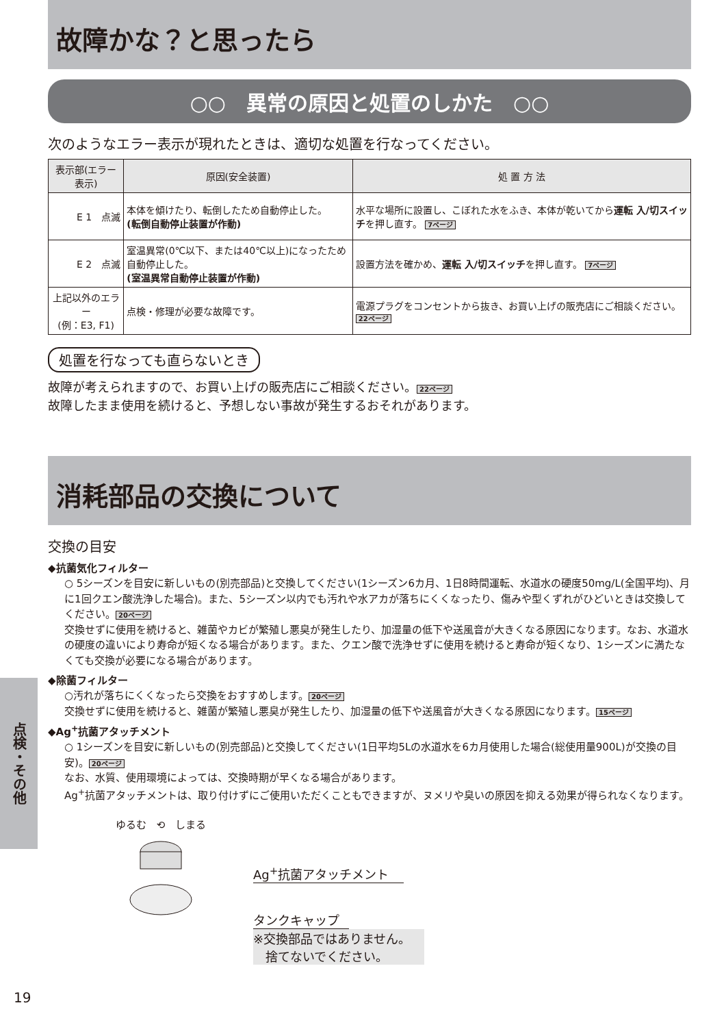故障かな？と思ったら
○○　異常の原因と処置のしかた　○○
次のようなエラー表示が現れたときは、適切な処置を行なってください。
| 表示部(エラー表示) | 原因(安全装置) | 処 置 方 法 |
| --- | --- | --- |
| E 1 点滅 | 本体を傾けたり、転倒したため自動停止した。 (転倒自動停止装置が作動) | 水平な場所に設置し、こぼれた水をふき、本体が乾いてから 運転 入/切スイッチ を押し直す。 7ページ |
| E 2 点滅 | 室温異常(0℃以下、または40℃以上)になったため自動停止した。 (室温異常自動停止装置が作動) | 設置方法を確かめ、 運転 入/切スイッチ を押し直す。 7ページ |
| 上記以外のエラー (例：E3, F1) | 点検・修理が必要な故障です。 | 電源プラグをコンセントから抜き、お買い上げの販売店にご相談ください。 22ページ |
処置を行なっても直らないとき
故障が考えられますので、お買い上げの販売店にご相談ください。 22ページ
故障したまま使用を続けると、予想しない事故が発生するおそれがあります。
消耗部品の交換について
交換の目安
◆抗菌気化フィルター
○ 5シーズンを目安に新しいもの(別売部品)と交換してください(1シーズン6カ月、1日8時間運転、水道水の硬度50mg/L(全国平均)、月に1回クエン酸洗浄した場合)。また、5シーズン以内でも汚れや水アカが落ちにくくなったり、傷みや型くずれがひどいときは交換してください。 20ページ
交換せずに使用を続けると、雑菌やカビが繁殖し悪臭が発生したり、加湿量の低下や送風音が大きくなる原因になります。なお、水道水の硬度の違いにより寿命が短くなる場合があります。また、クエン酸で洗浄せずに使用を続けると寿命が短くなり、1シーズンに満たなくても交換が必要になる場合があります。
◆除菌フィルター
○汚れが落ちにくくなったら交換をおすすめします。 20ページ
交換せずに使用を続けると、雑菌が繁殖し悪臭が発生したり、加湿量の低下や送風音が大きくなる原因になります。 15ページ
◆Ag<sup>+</sup>抗菌アタッチメント
○ 1シーズンを目安に新しいもの(別売部品)と交換してください(1日平均5Lの水道水を6カ月使用した場合(総使用量900L)が交換の目安)。 20ページ
なお、水質、使用環境によっては、交換時期が早くなる場合があります。
Ag<sup>+</sup>抗菌アタッチメントは、取り付けずにご使用いただくこともできますが、ヌメリや臭いの原因を抑える効果が得られなくなります。
ゆるむ　⟲　しまる
Ag<sup>+</sup>抗菌アタッチメント
タンクキャップ
※交換部品ではありません。
　捨てないでください。
点検・その他
19